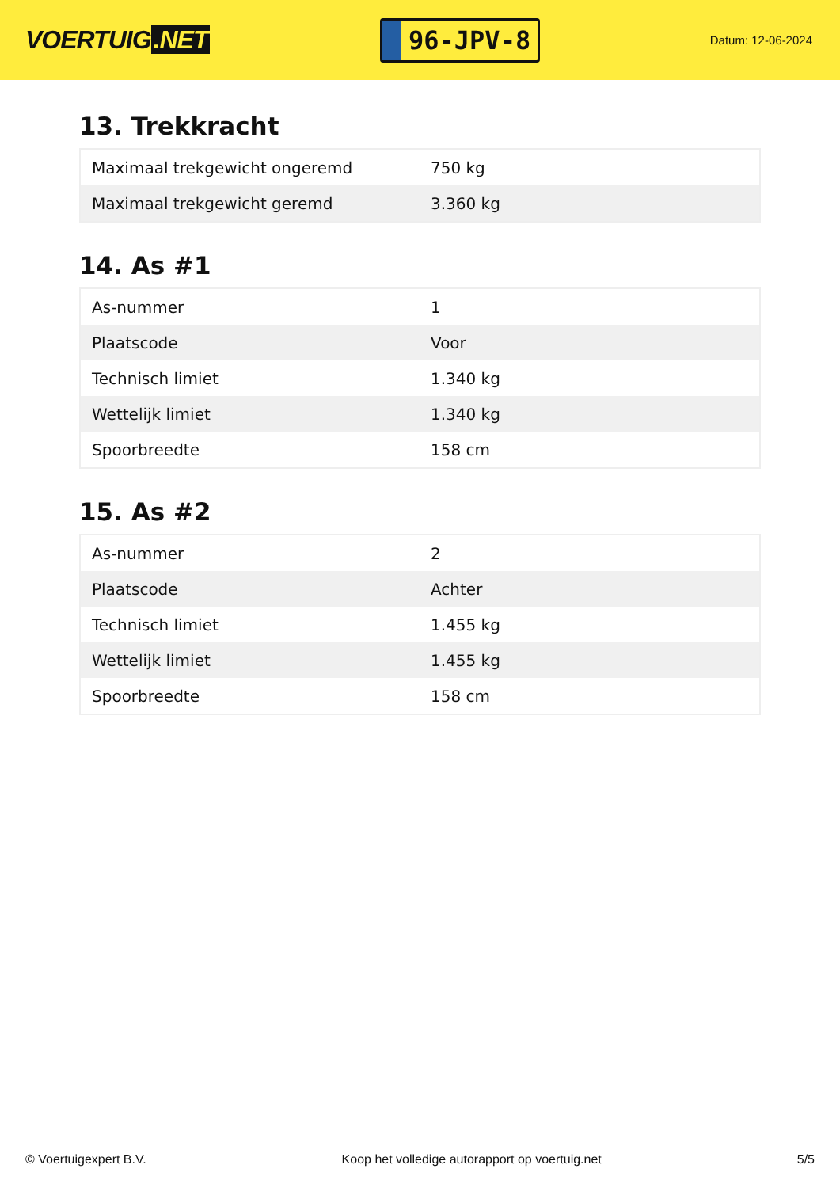VOERTUIG.NET
96-JPV-8
Datum: 12-06-2024
13. Trekkracht
| Maximaal trekgewicht ongeremd | 750 kg |
| Maximaal trekgewicht geremd | 3.360 kg |
14. As #1
| As-nummer | 1 |
| Plaatscode | Voor |
| Technisch limiet | 1.340 kg |
| Wettelijk limiet | 1.340 kg |
| Spoorbreedte | 158 cm |
15. As #2
| As-nummer | 2 |
| Plaatscode | Achter |
| Technisch limiet | 1.455 kg |
| Wettelijk limiet | 1.455 kg |
| Spoorbreedte | 158 cm |
© Voertuigexpert B.V. Koop het volledige autorapport op voertuig.net 5/5